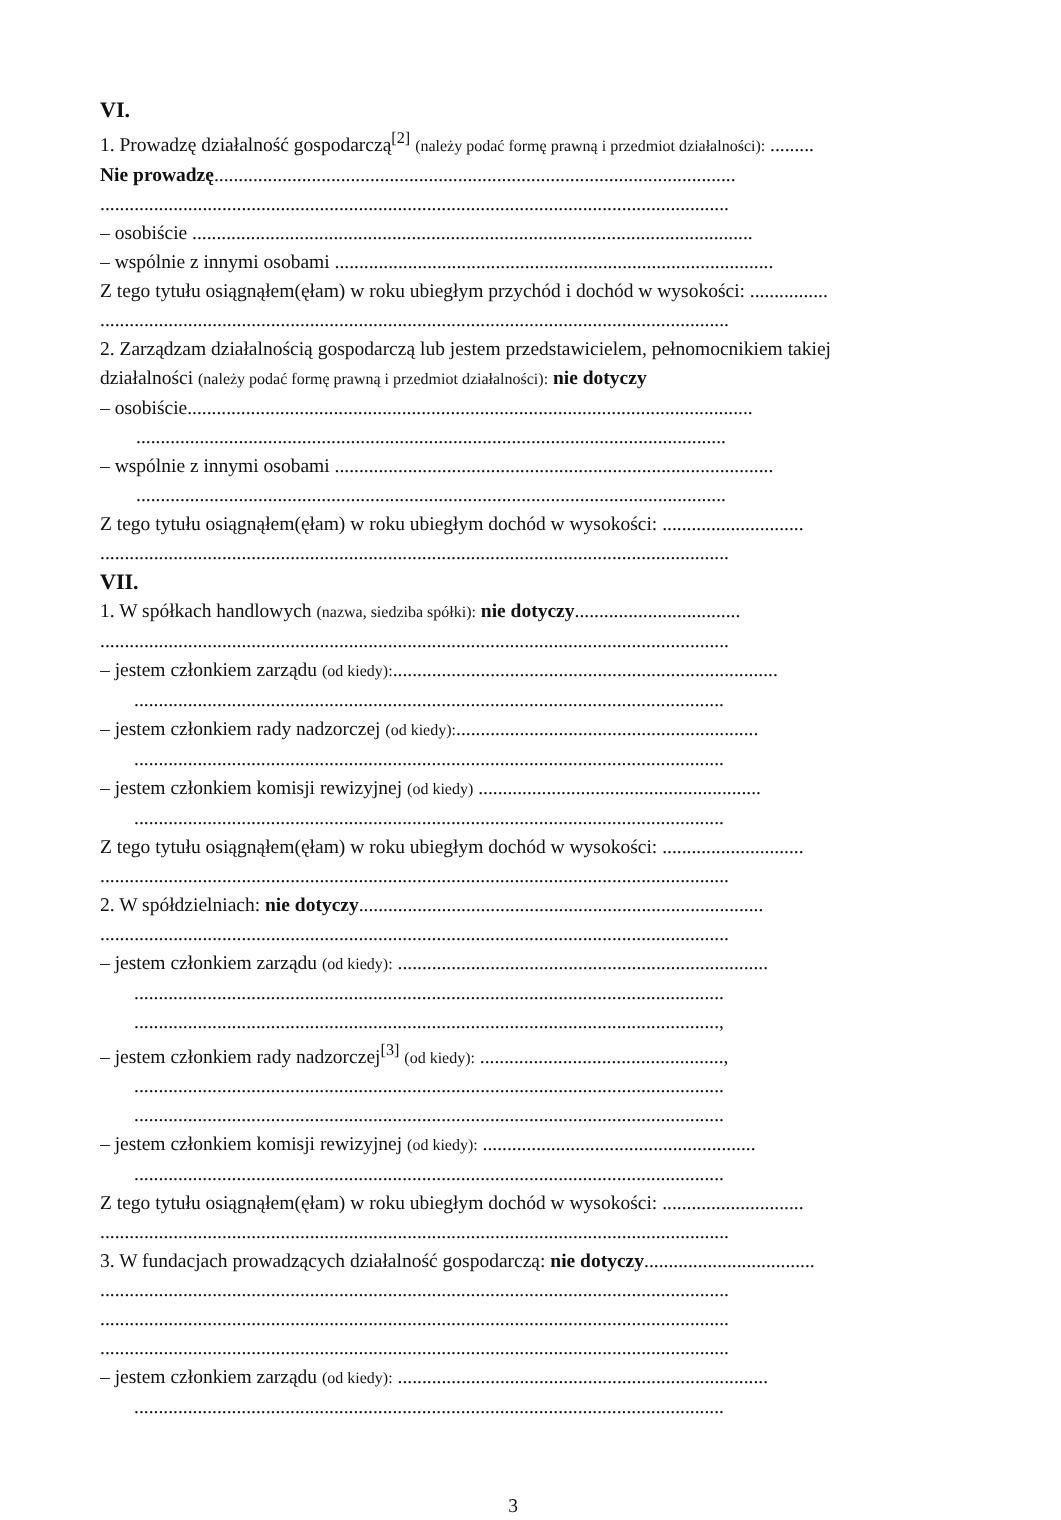VI.
1. Prowadzę działalność gospodarczą<sup>[2]</sup> (należy podać formę prawną i przedmiot działalności): .........
Nie prowadzę...........................................................................................................
.................................................................................................................................
– osobiście ...................................................................................................................
– wspólnie z innymi osobami ..........................................................................................
Z tego tytułu osiągnąłem(ęłam) w roku ubiegłym przychód i dochód w wysokości: ................
.................................................................................................................................
2. Zarządzam działalnością gospodarczą lub jestem przedstawicielem, pełnomocnikiem takiej
działalności (należy podać formę prawną i przedmiot działalności): nie dotyczy
– osobiście....................................................................................................................
.........................................................................................................................
– wspólnie z innymi osobami ..........................................................................................
.........................................................................................................................
Z tego tytułu osiągnąłem(ęłam) w roku ubiegłym dochód w wysokości: .............................
.................................................................................................................................
VII.
1. W spółkach handlowych (nazwa, siedziba spółki): nie dotyczy..................................
.................................................................................................................................
– jestem członkiem zarządu (od kiedy):...............................................................................
.........................................................................................................................
– jestem członkiem rady nadzorczej (od kiedy):..............................................................
.........................................................................................................................
– jestem członkiem komisji rewizyjnej (od kiedy) ..........................................................
.........................................................................................................................
Z tego tytułu osiągnąłem(ęłam) w roku ubiegłym dochód w wysokości: .............................
.................................................................................................................................
2. W spółdzielniach: nie dotyczy...................................................................................
.................................................................................................................................
– jestem członkiem zarządu (od kiedy): ............................................................................
.........................................................................................................................
........................................................................................................................,
– jestem członkiem rady nadzorczej<sup>[3]</sup> (od kiedy): ..................................................,
.........................................................................................................................
.........................................................................................................................
– jestem członkiem komisji rewizyjnej (od kiedy): ........................................................
.........................................................................................................................
Z tego tytułu osiągnąłem(ęłam) w roku ubiegłym dochód w wysokości: .............................
.................................................................................................................................
3. W fundacjach prowadzących działalność gospodarczą: nie dotyczy...................................
.................................................................................................................................
.................................................................................................................................
.................................................................................................................................
– jestem członkiem zarządu (od kiedy): ............................................................................
.........................................................................................................................
3